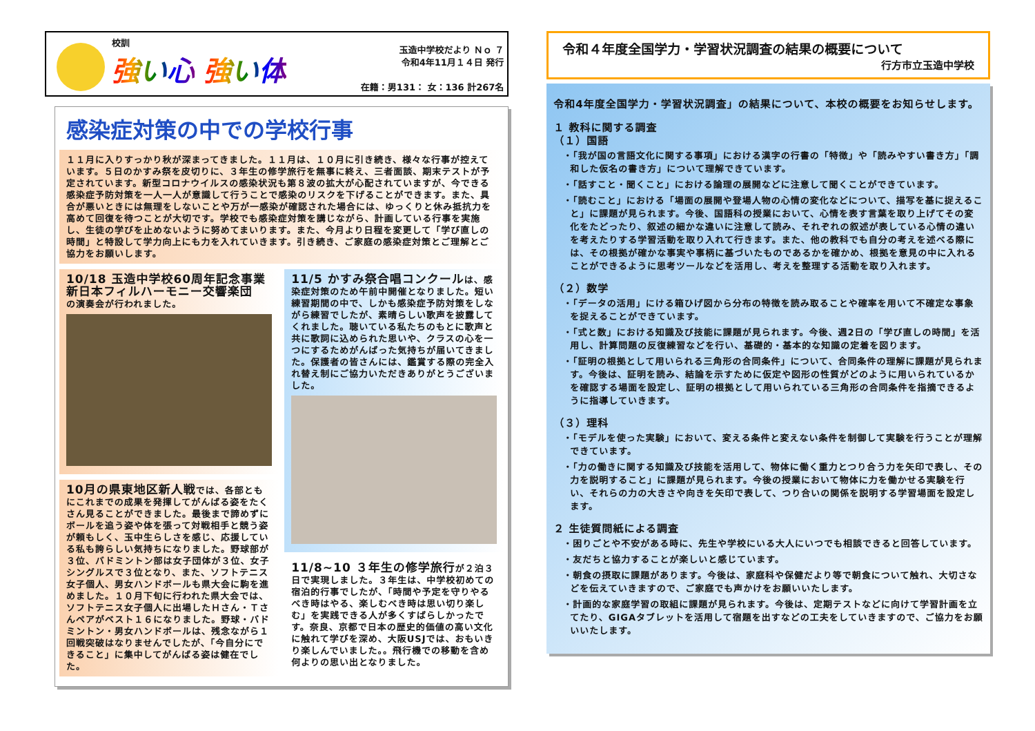校訓
強い心　強い体
玉造中学校だより Ｎｏ ７
令和4年11月１４日 発行
在籍：男131： 女：136 計267名
感染症対策の中での学校行事
１１月に入りすっかり秋が深まってきました。１１月は、１０月に引き続き、様々な行事が控えています。５日のかすみ祭を皮切りに、３年生の修学旅行を無事に終え、三者面談、期末テストが予定されています。新型コロナウイルスの感染状況も第８波の拡大が心配されていますが、今できる感染症予防対策を一人一人が意識して行うことで感染のリスクを下げることができます。また、具合が悪いときには無理をしないことや万が一感染が確認された場合には、ゆっくりと休み抵抗力を高めて回復を待つことが大切です。学校でも感染症対策を講じながら、計画している行事を実施し、生徒の学びを止めないように努めてまいります。また、今月より日程を変更して「学び直しの時間」と特設して学力向上にも力を入れていきます。引き続き、ご家庭の感染症対策とご理解とご協力をお願いします。
10/18 玉造中学校60周年記念事業
新日本フィルハーモニー交響楽団
の演奏会が行われました。
10月の県東地区新人戦では、各部ともにこれまでの成果を発揮してがんばる姿をたくさん見ることができました。最後まで諦めずにボールを追う姿や体を張って対戦相手と競う姿が頼もしく、玉中生らしさを感じ、応援している私も誇らしい気持ちになりました。野球部が３位、バドミントン部は女子団体が３位、女子シングルスで３位となり、また、ソフトテニス女子個人、男女ハンドボールも県大会に駒を進めました。１０月下旬に行われた県大会では、ソフトテニス女子個人に出場したＨさん・Ｔさんペアがベスト１６になりました。野球・バドミントン・男女ハンドボールは、残念ながら１回戦突破はなりませんでしたが、「今自分にできること」に集中してがんばる姿は健在でした。
11/5 かすみ祭合唱コンクールは、感染症対策のため午前中開催となりました。短い練習期間の中で、しかも感染症予防対策をしながら練習でしたが、素晴らしい歌声を披露してくれました。聴いている私たちのもとに歌声と共に歌詞に込められた思いや、クラスの心を一つにするためがんばった気持ちが届いてきました。保護者の皆さんには、鑑賞する際の完全入れ替え制にご協力いただきありがとうございました。
11/8~10 ３年生の修学旅行が２泊３日で実現しました。３年生は、中学校初めての宿泊的行事でしたが、「時間や予定を守りやるべき時はやる、楽しむべき時は思い切り楽しむ」を実践できる人が多くすばらしかったです。奈良、京都で日本の歴史的価値の高い文化に触れて学びを深め、大阪USJでは、おもいきり楽しんでいました。。飛行機での移動を含め何よりの思い出となりました。
令和４年度全国学力・学習状況調査の結果の概要について
行方市立玉造中学校
令和4年度全国学力・学習状況調査」の結果について、本校の概要をお知らせします。
１ 教科に関する調査
（１）国語
・「我が国の言語文化に関する事項」における漢字の行書の「特徴」や「読みやすい書き方」「調和した仮名の書き方」について理解できています。
・「話すこと・聞くこと」における論理の展開などに注意して聞くことができています。
・「読むこと」における「場面の展開や登場人物の心情の変化などについて、描写を基に捉えること」に課題が見られます。今後、国語科の授業において、心情を表す言葉を取り上げてその変化をたどったり、叙述の細かな違いに注意して読み、それぞれの叙述が表している心情の違いを考えたりする学習活動を取り入れて行きます。また、他の教科でも自分の考えを述べる際には、その根拠が確かな事実や事柄に基づいたものであるかを確かめ、根拠を意見の中に入れることができるように思考ツールなどを活用し、考えを整理する活動を取り入れます。
（２）数学
・「データの活用」にける箱ひげ図から分布の特徴を読み取ることや確率を用いて不確定な事象を捉えることができています。
・「式と数」における知識及び技能に課題が見られます。今後、週2日の「学び直しの時間」を活用し、計算問題の反復練習などを行い、基礎的・基本的な知識の定着を図ります。
・「証明の根拠として用いられる三角形の合同条件」について、合同条件の理解に課題が見られます。今後は、証明を読み、結論を示すために仮定や図形の性質がどのように用いられているかを確認する場面を設定し、証明の根拠として用いられている三角形の合同条件を指摘できるように指導していきます。
（３）理科
・「モデルを使った実験」において、変える条件と変えない条件を制御して実験を行うことが理解できています。
・「力の働きに関する知識及び技能を活用して、物体に働く重力とつり合う力を矢印で表し、その力を説明すること」に課題が見られます。今後の授業において物体に力を働かせる実験を行い、それらの力の大きさや向きを矢印で表して、つり合いの関係を説明する学習場面を設定します。
２ 生徒質問紙による調査
・困りごとや不安がある時に、先生や学校にいる大人にいつでも相談できると回答しています。
・友だちと協力することが楽しいと感じています。
・朝食の摂取に課題があります。今後は、家庭科や保健だより等で朝食について触れ、大切さなどを伝えていきますので、ご家庭でも声かけをお願いいたします。
・計画的な家庭学習の取組に課題が見られます。今後は、定期テストなどに向けて学習計画を立てたり、GIGAタブレットを活用して宿題を出すなどの工夫をしていきますので、ご協力をお願いいたします。